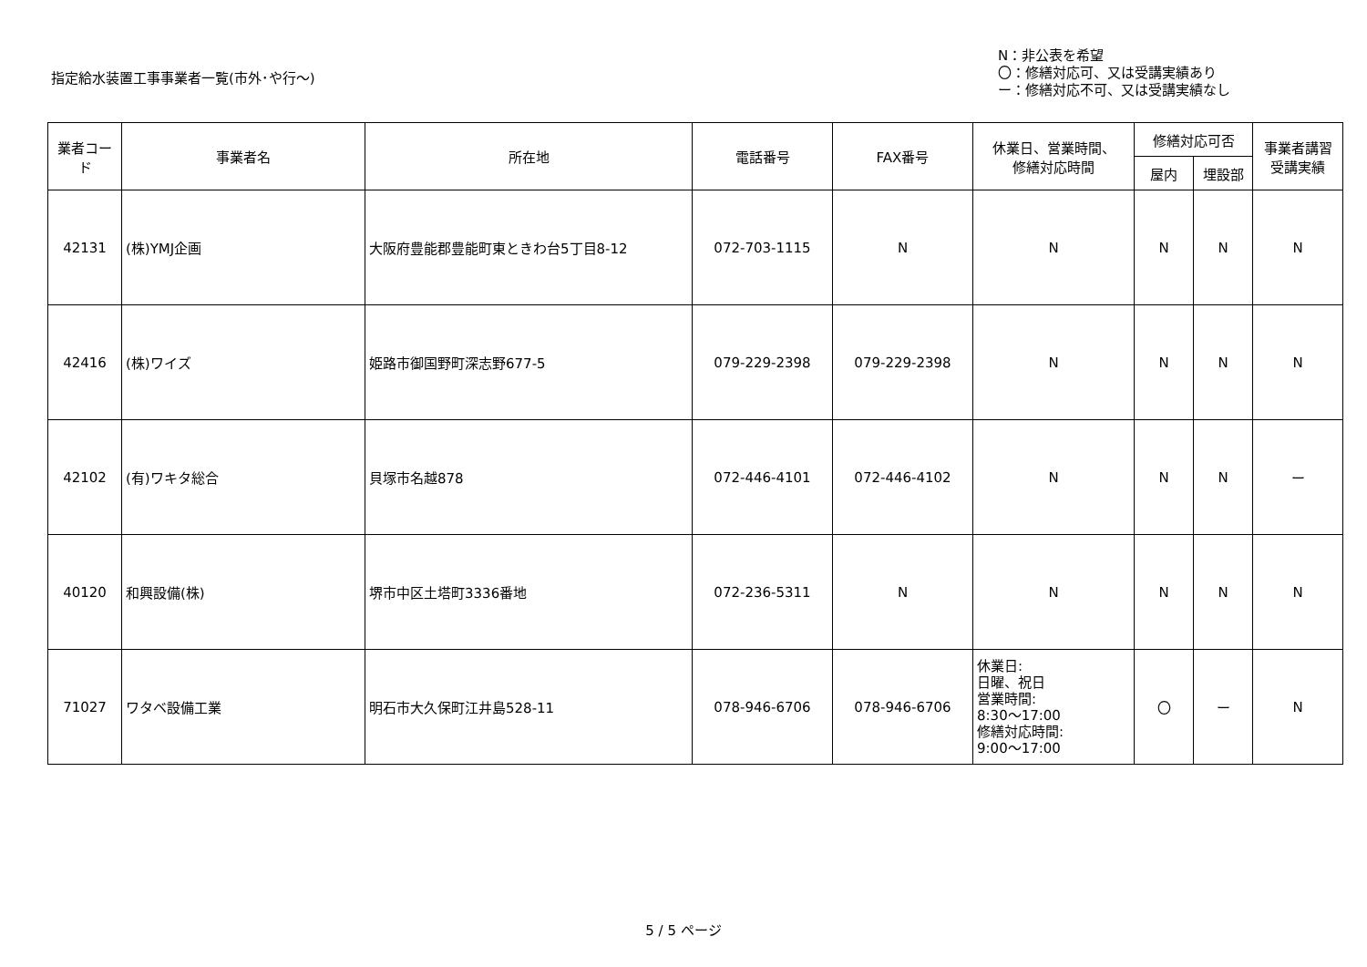指定給水装置工事事業者一覧(市外･や行～)
N：非公表を希望
〇：修繕対応可、又は受講実績あり
ー：修繕対応不可、又は受講実績なし
| 業者コード | 事業者名 | 所在地 | 電話番号 | FAX番号 | 休業日、営業時間、 修繕対応時間 | 修繕対応可否 | | 事業者講習 受講実績 |
| --- | --- | --- | --- | --- | --- | --- | --- | --- |
| | | | | | | 屋内 | 埋設部 | |
| 42131 | (株)YMJ企画 | 大阪府豊能郡豊能町東ときわ台5丁目8-12 | 072-703-1115 | N | N | N | N | N |
| 42416 | (株)ワイズ | 姫路市御国野町深志野677-5 | 079-229-2398 | 079-229-2398 | N | N | N | N |
| 42102 | (有)ワキタ総合 | 貝塚市名越878 | 072-446-4101 | 072-446-4102 | N | N | N | ー |
| 40120 | 和興設備(株) | 堺市中区土塔町3336番地 | 072-236-5311 | N | N | N | N | N |
| 71027 | ワタベ設備工業 | 明石市大久保町江井島528-11 | 078-946-6706 | 078-946-6706 | 休業日: 日曜、祝日 営業時間: 8:30～17:00 修繕対応時間: 9:00～17:00 | 〇 | ー | N |
5 / 5 ページ